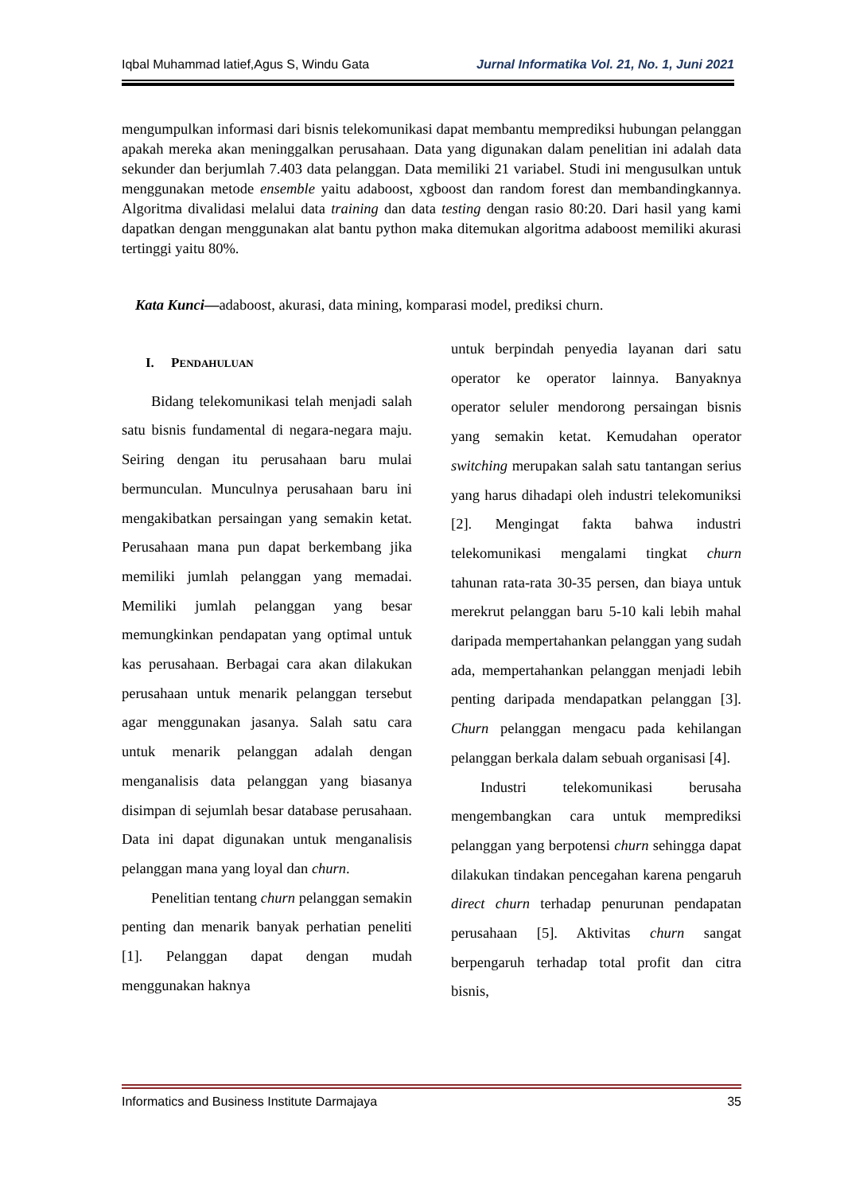Iqbal Muhammad latief,Agus S, Windu Gata Jurnal Informatika Vol. 21, No. 1, Juni 2021
mengumpulkan informasi dari bisnis telekomunikasi dapat membantu memprediksi hubungan pelanggan apakah mereka akan meninggalkan perusahaan. Data yang digunakan dalam penelitian ini adalah data sekunder dan berjumlah 7.403 data pelanggan. Data memiliki 21 variabel. Studi ini mengusulkan untuk menggunakan metode ensemble yaitu adaboost, xgboost dan random forest dan membandingkannya. Algoritma divalidasi melalui data training dan data testing dengan rasio 80:20. Dari hasil yang kami dapatkan dengan menggunakan alat bantu python maka ditemukan algoritma adaboost memiliki akurasi tertinggi yaitu 80%.
Kata Kunci—adaboost, akurasi, data mining, komparasi model, prediksi churn.
I. PENDAHULUAN
Bidang telekomunikasi telah menjadi salah satu bisnis fundamental di negara-negara maju. Seiring dengan itu perusahaan baru mulai bermunculan. Munculnya perusahaan baru ini mengakibatkan persaingan yang semakin ketat. Perusahaan mana pun dapat berkembang jika memiliki jumlah pelanggan yang memadai. Memiliki jumlah pelanggan yang besar memungkinkan pendapatan yang optimal untuk kas perusahaan. Berbagai cara akan dilakukan perusahaan untuk menarik pelanggan tersebut agar menggunakan jasanya. Salah satu cara untuk menarik pelanggan adalah dengan menganalisis data pelanggan yang biasanya disimpan di sejumlah besar database perusahaan. Data ini dapat digunakan untuk menganalisis pelanggan mana yang loyal dan churn.
Penelitian tentang churn pelanggan semakin penting dan menarik banyak perhatian peneliti [1]. Pelanggan dapat dengan mudah menggunakan haknya
untuk berpindah penyedia layanan dari satu operator ke operator lainnya. Banyaknya operator seluler mendorong persaingan bisnis yang semakin ketat. Kemudahan operator switching merupakan salah satu tantangan serius yang harus dihadapi oleh industri telekomuniksi [2]. Mengingat fakta bahwa industri telekomunikasi mengalami tingkat churn tahunan rata-rata 30-35 persen, dan biaya untuk merekrut pelanggan baru 5-10 kali lebih mahal daripada mempertahankan pelanggan yang sudah ada, mempertahankan pelanggan menjadi lebih penting daripada mendapatkan pelanggan [3]. Churn pelanggan mengacu pada kehilangan pelanggan berkala dalam sebuah organisasi [4].
Industri telekomunikasi berusaha mengembangkan cara untuk memprediksi pelanggan yang berpotensi churn sehingga dapat dilakukan tindakan pencegahan karena pengaruh direct churn terhadap penurunan pendapatan perusahaan [5]. Aktivitas churn sangat berpengaruh terhadap total profit dan citra bisnis,
Informatics and Business Institute Darmajaya 35